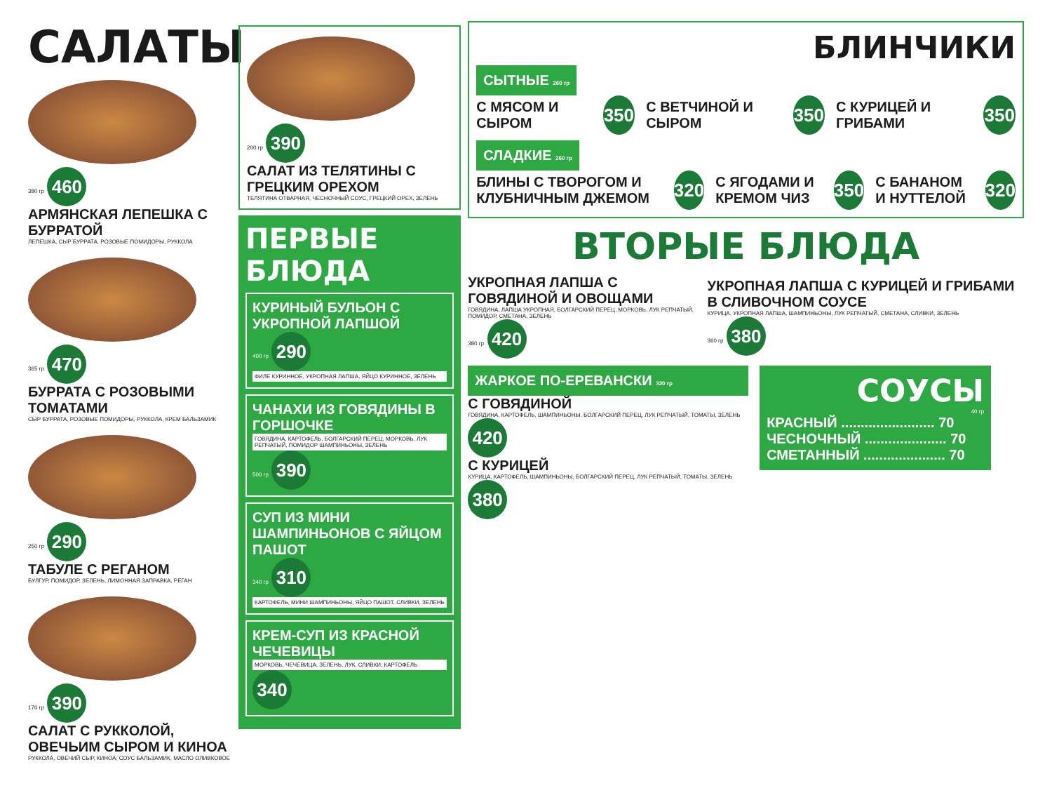САЛАТЫ
380 гр 460
АРМЯНСКАЯ ЛЕПЕШКА С БУРРАТОЙ
ЛЕПЕШКА, СЫР БУРРАТА, РОЗОВЫЕ ПОМИДОРЫ, РУККОЛА
365 гр 470
БУРРАТА С РОЗОВЫМИ ТОМАТАМИ
СЫР БУРРАТА, РОЗОВЫЕ ПОМИДОРЫ, РУККОЛА, КРЕМ БАЛЬЗАМИК
250 гр 290
ТАБУЛЕ С РЕГАНОМ
БУЛГУР, ПОМИДОР, ЗЕЛЕНЬ, ЛИМОННАЯ ЗАПРАВКА, РЕГАН
170 гр 390
САЛАТ С РУККОЛОЙ, ОВЕЧЬИМ СЫРОМ И КИНОА
РУККОЛА, ОВЕЧИЙ СЫР, КИНОА, СОУС БАЛЬЗАМИК, МАСЛО ОЛИВКОВОЕ
200 гр 390
САЛАТ ИЗ ТЕЛЯТИНЫ С ГРЕЦКИМ ОРЕХОМ
ТЕЛЯТИНА ОТВАРНАЯ, ЧЕСНОЧНЫЙ СОУС, ГРЕЦКИЙ ОРЕХ, ЗЕЛЕНЬ
ПЕРВЫЕ БЛЮДА
КУРИНЫЙ БУЛЬОН С УКРОПНОЙ ЛАПШОЙ
400 гр 290
ФИЛЕ КУРИННОЕ, УКРОПНАЯ ЛАПША, ЯЙЦО КУРИННОЕ, ЗЕЛЕНЬ
ЧАНАХИ ИЗ ГОВЯДИНЫ В ГОРШОЧКЕ
ГОВЯДИНА, КАРТОФЕЛЬ, БОЛГАРСКИЙ ПЕРЕЦ, МОРКОВЬ, ЛУК РЕПЧАТЫЙ, ПОМИДОР ШАМПИНЬОНЫ, ЗЕЛЕНЬ
500 гр 390
СУП ИЗ МИНИ ШАМПИНЬОНОВ С ЯЙЦОМ ПАШОТ
340 гр 310
КАРТОФЕЛЬ, МИНИ ШАМПИНЬОНЫ, ЯЙЦО ПАШОТ, СЛИВКИ, ЗЕЛЕНЬ
КРЕМ-СУП ИЗ КРАСНОЙ ЧЕЧЕВИЦЫ
МОРКОВЬ, ЧЕЧЕВИЦА, ЗЕЛЕНЬ, ЛУК, СЛИВКИ, КАРТОФЕЛЬ
340
БЛИНЧИКИ
СЫТНЫЕ 260 гр
С МЯСОМ И СЫРОМ 350 С ВЕТЧИНОЙ И СЫРОМ 350 С КУРИЦЕЙ И ГРИБАМИ 350
СЛАДКИЕ 260 гр
БЛИНЫ С ТВОРОГОМ И КЛУБНИЧНЫМ ДЖЕМОМ 320 С ЯГОДАМИ И КРЕМОМ ЧИЗ 350 С БАНАНОМ И НУТТЕЛОЙ 320
ВТОРЫЕ БЛЮДА
УКРОПНАЯ ЛАПША С ГОВЯДИНОЙ И ОВОЩАМИ
ГОВЯДИНА, ЛАПША УКРОПНАЯ, БОЛГАРСКИЙ ПЕРЕЦ, МОРКОВЬ, ЛУК РЕПЧАТЫЙ, ПОМИДОР, СМЕТАНА, ЗЕЛЕНЬ
380 гр 420
УКРОПНАЯ ЛАПША С КУРИЦЕЙ И ГРИБАМИ В СЛИВОЧНОМ СОУСЕ
КУРИЦА, УКРОПНАЯ ЛАПША, ШАМПИНЬОНЫ, ЛУК РЕПЧАТЫЙ, СМЕТАНА, СЛИВКИ, ЗЕЛЕНЬ
360 гр 380
ЖАРКОЕ ПО-ЕРЕВАНСКИ 320 гр
С ГОВЯДИНОЙ
ГОВЯДИНА, КАРТОФЕЛЬ, ШАМПИНЬОНЫ, БОЛГАРСКИЙ ПЕРЕЦ, ЛУК РЕПЧАТЫЙ, ТОМАТЫ, ЗЕЛЕНЬ
420
С КУРИЦЕЙ
КУРИЦА, КАРТОФЕЛЬ, ШАМПИНЬОНЫ, БОЛГАРСКИЙ ПЕРЕЦ, ЛУК РЕПЧАТЫЙ, ТОМАТЫ, ЗЕЛЕНЬ
380
СОУСЫ
40 гр
КРАСНЫЙ ........................ 70
ЧЕСНОЧНЫЙ ..................... 70
СМЕТАННЫЙ ..................... 70